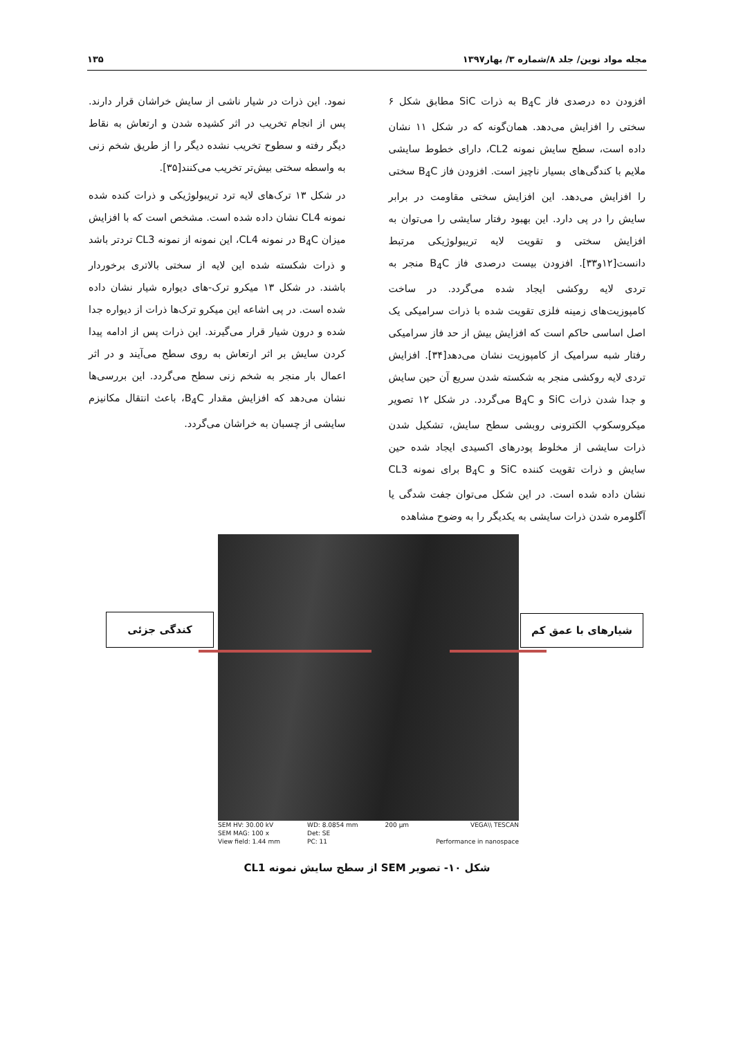مجله مواد نوین/ جلد ۸/شماره ۳/ بهار۱۳۹۷ ۱۳۵
افزودن ده درصدی فاز B<sub>4</sub>C به ذرات SiC مطابق شکل ۶ سختی را افزایش می‌دهد. همان‌گونه که در شکل ۱۱ نشان داده است، سطح سایش نمونه CL2، دارای خطوط سایشی ملایم با کندگی‌های بسیار ناچیز است. افزودن فاز B<sub>4</sub>C سختی را افزایش می‌دهد. این افزایش سختی مقاومت در برابر سایش را در پی دارد. این بهبود رفتار سایشی را می‌توان به افزایش سختی و تقویت لایه تریبولوژیکی مرتبط دانست[۱۲و۳۳]. افزودن بیست درصدی فاز B<sub>4</sub>C منجر به تردی لایه روکشی ایجاد شده می‌گردد. در ساخت کامپوزیت‌های زمینه فلزی تقویت شده با ذرات سرامیکی یک اصل اساسی حاکم است که افزایش بیش از حد فاز سرامیکی رفتار شبه سرامیک از کامپوزیت نشان می‌دهد[۳۴]. افزایش تردی لایه روکشی منجر به شکسته شدن سریع آن حین سایش و جدا شدن ذرات SiC و B<sub>4</sub>C می‌گردد. در شکل ۱۲ تصویر میکروسکوپ الکترونی روبشی سطح سایش، تشکیل شدن ذرات سایشی از مخلوط پودرهای اکسیدی ایجاد شده حین سایش و ذرات تقویت کننده SiC و B<sub>4</sub>C برای نمونه CL3 نشان داده شده است. در این شکل می‌توان جفت شدگی یا آگلومره شدن ذرات سایشی به یکدیگر را به وضوح مشاهده
نمود. این ذرات در شیار ناشی از سایش خراشان قرار دارند. پس از انجام تخریب در اثر کشیده شدن و ارتعاش به نقاط دیگر رفته و سطوح تخریب نشده دیگر را از طریق شخم زنی به واسطه سختی بیش‌تر تخریب می‌کنند[۳۵].
در شکل ۱۳ ترک‌های لایه ترد تریبولوژیکی و ذرات کنده شده نمونه CL4 نشان داده شده است. مشخص است که با افزایش میزان B<sub>4</sub>C در نمونه CL4، این نمونه از نمونه CL3 تردتر باشد و ذرات شکسته شده این لایه از سختی بالاتری برخوردار باشند. در شکل ۱۳ میکرو ترک-های دیواره شیار نشان داده شده است. در پی اشاعه این میکرو ترک‌ها ذرات از دیواره جدا شده و درون شیار قرار می‌گیرند. این ذرات پس از ادامه پیدا کردن سایش بر اثر ارتعاش به روی سطح می‌آیند و در اثر اعمال بار منجر به شخم زنی سطح می‌گردد. این بررسی‌ها نشان می‌دهد که افزایش مقدار B<sub>4</sub>C، باعث انتقال مکانیزم سایشی از چسبان به خراشان می‌گردد.
کندگی جزئی شیارهای با عمق کم
SEM HV: 30.00 kV
SEM MAG: 100 x
View field: 1.44 mm
WD: 8.0854 mm
Det: SE
PC: 11
200 µm VEGA\\ TESCAN
Performance in nanospace
شکل ۱۰- تصویر SEM از سطح سایش نمونه CL1